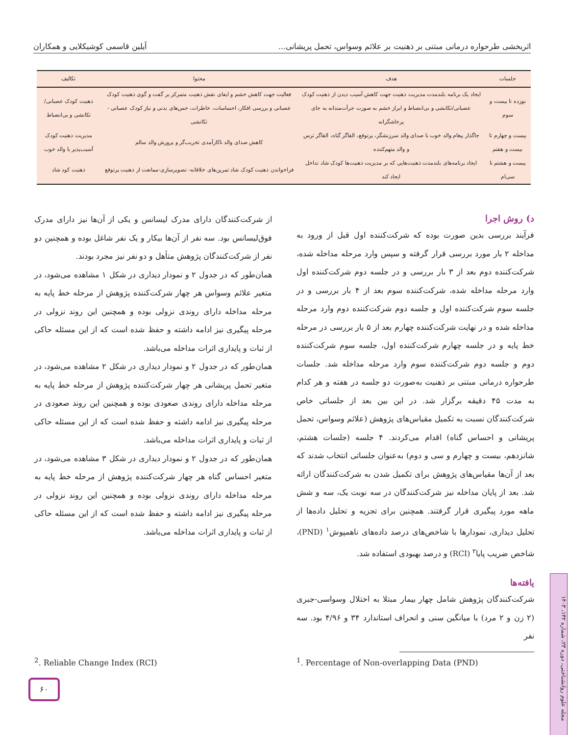اثربخشی طرحواره درمانی مبتنی بر ذهنیت بر علائم وسواس، تحمل پریشانی... آیلین قاسمی کوشیکلایی و همکاران
| جلسات | هدف | محتوا | تکالیف |
| --- | --- | --- | --- |
| نوزده تا بیست و سوم | ایجاد یک برنامه بلندمدت مدیریت ذهنیت جهت کاهش آسیب دیدن از ذهنیت کودک عصبانی/تکانشی و بی‌انضباط و ابراز خشم به صورت جرأت‌مندانه به جای پرخاشگرانه | فعالیت جهت کاهش خشم و ایفای نقش ذهنیت متمرکز بر گفت و گوی ذهنیت کودک عصبانی و بررسی افکار، احساسات، خاطرات، حس‌های بدنی و نیاز کودک عصبانی - تکانشی | ذهنیت کودک عصبانی/تکانشی و بی‌انضباط |
| بیست و چهارم تا بیست و هفتم | جاگذار پیغام والد خوب با صدای والد سرزنشگر، پرتوقع، القاگر گناه، القاگر ترس و والد متهم‌کننده | کاهش صدای والد ناکارآمدی تخریب‌گر و پرورش والد سالم | مدیریت ذهنیت کودک آسیب‌پذیر با والد خوب |
| بیست و هشتم تا سی‌ام | ایجاد برنامه‌های بلندمدت ذهنیت‌هایی که بر مدیریت ذهنیت‌ها کودک شاد تداخل ایجاد کند | فراخواندن ذهنیت کودک شاد تمرین‌های خلاقانه- تصویرسازی-ممانعت از ذهنیت پرتوقع | ذهنیت کود شاد |
د) روش اجرا
فرآیند بررسی بدین صورت بوده که شرکت‌کننده اول قبل از ورود به مداخله ۲ بار مورد بررسی قرار گرفته و سپس وارد مرحله مداخله شده، شرکت‌کننده دوم بعد از ۳ بار بررسی و در جلسه دوم شرکت‌کننده اول وارد مرحله مداخله شده، شرکت‌کننده سوم بعد از ۴ بار بررسی و در جلسه سوم شرکت‌کننده اول و جلسه دوم شرکت‌کننده دوم وارد مرحله مداخله شده و در نهایت شرکت‌کننده چهارم بعد از ۵ بار بررسی در مرحله خط پایه و در جلسه چهارم شرکت‌کننده اول، جلسه سوم شرکت‌کننده دوم و جلسه دوم شرکت‌کننده سوم وارد مرحله مداخله شد. جلسات طرحواره درمانی مبتنی بر ذهنیت به‌صورت دو جلسه در هفته و هر کدام به مدت ۴۵ دقیقه برگزار شد. در این بین بعد از جلساتی خاص شرکت‌کنندگان نسبت به تکمیل مقیاس‌های پژوهش (علائم وسواس، تحمل پریشانی و احساس گناه) اقدام می‌کردند. ۴ جلسه (جلسات هشتم، شانزدهم، بیست و چهارم و سی و دوم) به‌عنوان جلساتی انتخاب شدند که بعد از آن‌ها مقیاس‌های پژوهش برای تکمیل شدن به شرکت‌کنندگان ارائه شد. بعد از پایان مداخله نیز شرکت‌کنندگان در سه نوبت یک، سه و شش ماهه مورد پیگیری قرار گرفتند. همچنین برای تجزیه و تحلیل داده‌ها از تحلیل دیداری، نمودارها با شاخص‌های درصد داده‌های ناهمپوش<sup>۱</sup> (PND)، شاخص ضریب پایا<sup>۲</sup> (RCI) و درصد بهبودی استفاده شد.
یافته‌ها
شرکت‌کنندگان پژوهش شامل چهار بیمار مبتلا به اختلال وسواسی-جبری (۲ زن و ۲ مرد) با میانگین سنی و انحراف استاندارد ۳۴ و ۴/۹۶ بود. سه نفر
از شرکت‌کنندگان دارای مدرک لیسانس و یکی از آن‌ها نیز دارای مدرک فوق‌لیسانس بود. سه نفر از آن‌ها بیکار و یک نفر شاغل بوده و همچنین دو نفر از شرکت‌کنندگان پژوهش متأهل و دو نفر نیز مجرد بودند.
همان‌طور که در جدول ۲ و نمودار دیداری در شکل ۱ مشاهده می‌شود، در متغیر علائم وسواس هر چهار شرکت‌کننده پژوهش از مرحله خط پایه به مرحله مداخله دارای روندی نزولی بوده و همچنین این روند نزولی در مرحله پیگیری نیز ادامه داشته و حفظ شده است که از این مسئله حاکی از ثبات و پایداری اثرات مداخله می‌باشد.
همان‌طور که در جدول ۲ و نمودار دیداری در شکل ۲ مشاهده می‌شود، در متغیر تحمل پریشانی هر چهار شرکت‌کننده پژوهش از مرحله خط پایه به مرحله مداخله دارای روندی صعودی بوده و همچنین این روند صعودی در مرحله پیگیری نیز ادامه داشته و حفظ شده است که از این مسئله حاکی از ثبات و پایداری اثرات مداخله می‌باشد.
همان‌طور که در جدول ۲ و نمودار دیداری در شکل ۳ مشاهده می‌شود، در متغیر احساس گناه هر چهار شرکت‌کننده پژوهش از مرحله خط پایه به مرحله مداخله دارای روندی نزولی بوده و همچنین این روند نزولی در مرحله پیگیری نیز ادامه داشته و حفظ شده است که از این مسئله حاکی از ثبات و پایداری اثرات مداخله می‌باشد.
<sup>1</sup>. Percentage of Non-overlapping Data (PND)
<sup>2</sup>. Reliable Change Index (RCI)
۶۰
مجله علوم روانشناختی، دوره ۲۳، شماره ۱۴۲، ۱۴۰۳